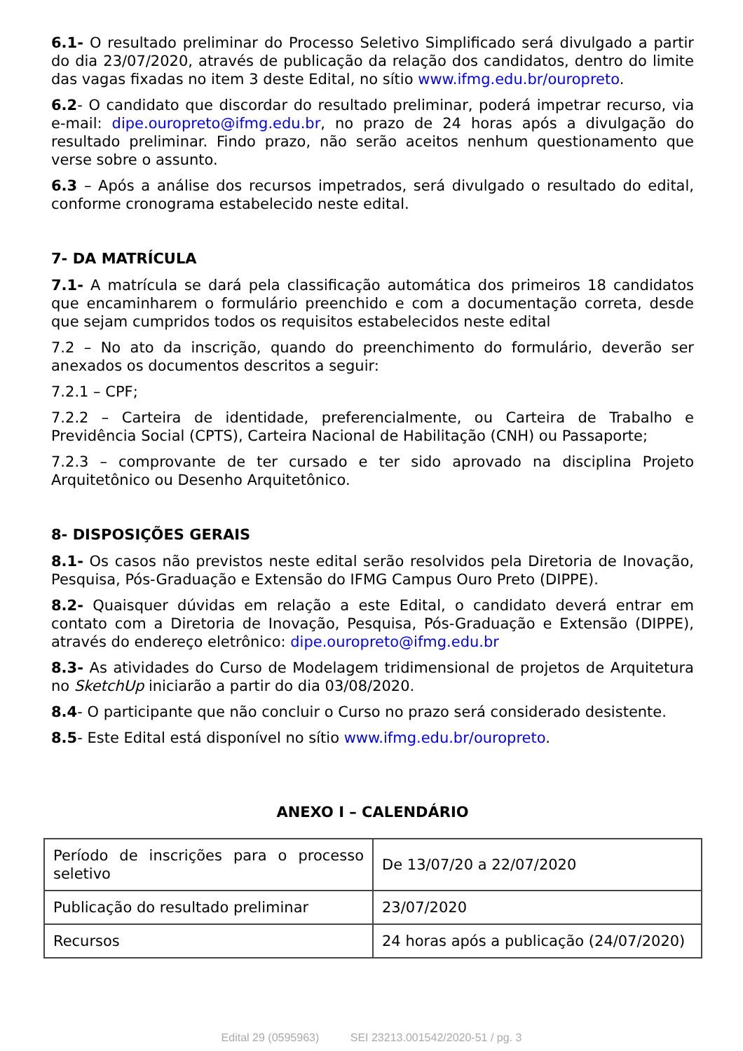6.1- O resultado preliminar do Processo Seletivo Simplificado será divulgado a partir do dia 23/07/2020, através de publicação da relação dos candidatos, dentro do limite das vagas fixadas no item 3 deste Edital, no sítio www.ifmg.edu.br/ouropreto.
6.2- O candidato que discordar do resultado preliminar, poderá impetrar recurso, via e-mail: dipe.ouropreto@ifmg.edu.br, no prazo de 24 horas após a divulgação do resultado preliminar. Findo prazo, não serão aceitos nenhum questionamento que verse sobre o assunto.
6.3 – Após a análise dos recursos impetrados, será divulgado o resultado do edital, conforme cronograma estabelecido neste edital.
7- DA MATRÍCULA
7.1- A matrícula se dará pela classificação automática dos primeiros 18 candidatos que encaminharem o formulário preenchido e com a documentação correta, desde que sejam cumpridos todos os requisitos estabelecidos neste edital
7.2 – No ato da inscrição, quando do preenchimento do formulário, deverão ser anexados os documentos descritos a seguir:
7.2.1 – CPF;
7.2.2 – Carteira de identidade, preferencialmente, ou Carteira de Trabalho e Previdência Social (CPTS), Carteira Nacional de Habilitação (CNH) ou Passaporte;
7.2.3 – comprovante de ter cursado e ter sido aprovado na disciplina Projeto Arquitetônico ou Desenho Arquitetônico.
8- DISPOSIÇÕES GERAIS
8.1- Os casos não previstos neste edital serão resolvidos pela Diretoria de Inovação, Pesquisa, Pós-Graduação e Extensão do IFMG Campus Ouro Preto (DIPPE).
8.2- Quaisquer dúvidas em relação a este Edital, o candidato deverá entrar em contato com a Diretoria de Inovação, Pesquisa, Pós-Graduação e Extensão (DIPPE), através do endereço eletrônico: dipe.ouropreto@ifmg.edu.br
8.3- As atividades do Curso de Modelagem tridimensional de projetos de Arquitetura no SketchUp iniciarão a partir do dia 03/08/2020.
8.4- O participante que não concluir o Curso no prazo será considerado desistente.
8.5- Este Edital está disponível no sítio www.ifmg.edu.br/ouropreto.
ANEXO I – CALENDÁRIO
| Período de inscrições para o processo seletivo | De 13/07/20 a 22/07/2020 |
| Publicação do resultado preliminar | 23/07/2020 |
| Recursos | 24 horas após a publicação (24/07/2020) |
Edital 29 (0595963) SEI 23213.001542/2020-51 / pg. 3